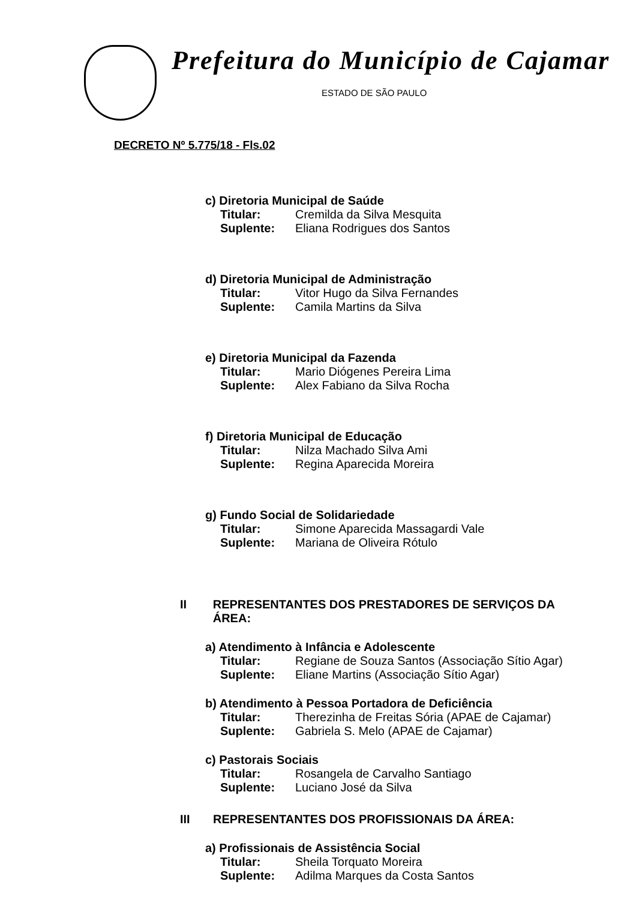Prefeitura do Município de Cajamar
ESTADO DE SÃO PAULO
DECRETO Nº 5.775/18 - Fls.02
c) Diretoria Municipal de Saúde
Titular: Cremilda da Silva Mesquita
Suplente: Eliana Rodrigues dos Santos
d) Diretoria Municipal de Administração
Titular: Vitor Hugo da Silva Fernandes
Suplente: Camila Martins da Silva
e) Diretoria Municipal da Fazenda
Titular: Mario Diógenes Pereira Lima
Suplente: Alex Fabiano da Silva Rocha
f) Diretoria Municipal de Educação
Titular: Nilza Machado Silva Ami
Suplente: Regina Aparecida Moreira
g) Fundo Social de Solidariedade
Titular: Simone Aparecida Massagardi Vale
Suplente: Mariana de Oliveira Rótulo
II REPRESENTANTES DOS PRESTADORES DE SERVIÇOS DA ÁREA:
a) Atendimento à Infância e Adolescente
Titular: Regiane de Souza Santos (Associação Sítio Agar)
Suplente: Eliane Martins (Associação Sítio Agar)
b) Atendimento à Pessoa Portadora de Deficiência
Titular: Therezinha de Freitas Sória (APAE de Cajamar)
Suplente: Gabriela S. Melo (APAE de Cajamar)
c) Pastorais Sociais
Titular: Rosangela de Carvalho Santiago
Suplente: Luciano José da Silva
III REPRESENTANTES DOS PROFISSIONAIS DA ÁREA:
a) Profissionais de Assistência Social
Titular: Sheila Torquato Moreira
Suplente: Adilma Marques da Costa Santos